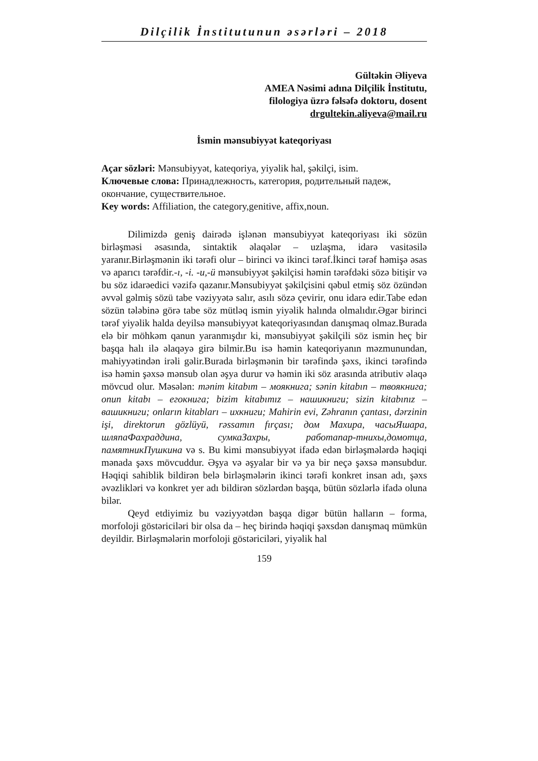Dilçilik İnstitutunun əsərləri – 2018
Gültəkin Əliyeva
AMEA Nəsimi adına Dilçilik İnstitutu,
filologiya üzrə fəlsəfə doktoru, dosent
drgultekin.aliyeva@mail.ru
İsmin mənsubiyyət kateqoriyası
Açar sözləri: Mənsubiyyət, kateqoriya, yiyəlik hal, şəkilçi, isim.
Ключевые слова: Принадлежность, категория, родительный падеж, окончание, существительное.
Key words: Affiliation, the category,genitive, affix,noun.
Dilimizdə geniş dairədə işlənən mənsubiyyət kateqoriyası iki sözün birləşməsi əsasında, sintaktik əlaqələr – uzlaşma, idarə vasitəsilə yaranır.Birləşmənin iki tərəfi olur – birinci və ikinci tərəf.İkinci tərəf həmişə əsas və aparıcı tərəfdir.-ı, -i. -u,-ü mənsubiyyət şəkilçisi həmin tərəfdəki sözə bitişir və bu söz idarəedici vəzifə qazanır.Mənsubiyyət şəkilçisini qəbul etmiş söz özündən əvvəl gəlmiş sözü tabe vəziyyətə salır, asılı sözə çevirir, onu idarə edir.Tabe edən sözün tələbinə görə tabe söz mütləq ismin yiyəlik halında olmalıdır.Əgər birinci tərəf yiyəlik halda deyilsə mənsubiyyət kateqoriyasından danışmaq olmaz.Burada elə bir möhkəm qanun yaranmışdır ki, mənsubiyyət şəkilçili söz ismin heç bir başqa halı ilə əlaqəyə girə bilmir.Bu isə həmin kateqoriyanın məzmunundan, mahiyyətindən irəli gəlir.Burada birləşmənin bir tərəfində şəxs, ikinci tərəfində isə həmin şəxsə mənsub olan əşya durur və həmin iki söz arasında atributiv əlaqə mövcud olur. Məsələn: mənim kitabım – моякнига; sənin kitabın – твоякнига; onun kitabı – егокнига; bizim kitabımız – нашикниги; sizin kitabınız – вашикниги; onların kitabları – ихкниги; Mahirin evi, Zəhranın çantası, dərzinin işi, direktorun gözlüyü, rəssamın fırçası; дом Махира, часыЯшара, шляпаФахраддина, сумкаЗахры, работапар-тнихы,домотца, памятникПушкина və s. Bu kimi mənsubiyyət ifadə edən birləşmələrdə həqiqi mənada şəxs mövcuddur. Əşya və əşyalar bir və ya bir neçə şəxsə mənsubdur. Həqiqi sahiblik bildirən belə birləşmələrin ikinci tərəfi konkret insan adı, şəxs əvəzlikləri və konkret yer adı bildirən sözlərdən başqa, bütün sözlərlə ifadə oluna bilər.
Qeyd etdiyimiz bu vəziyyətdən başqa digər bütün halların – forma, morfoloji göstəriciləri bir olsa da – heç birində həqiqi şəxsdən danışmaq mümkün deyildir. Birləşmələrin morfoloji göstəriciləri, yiyəlik hal
159